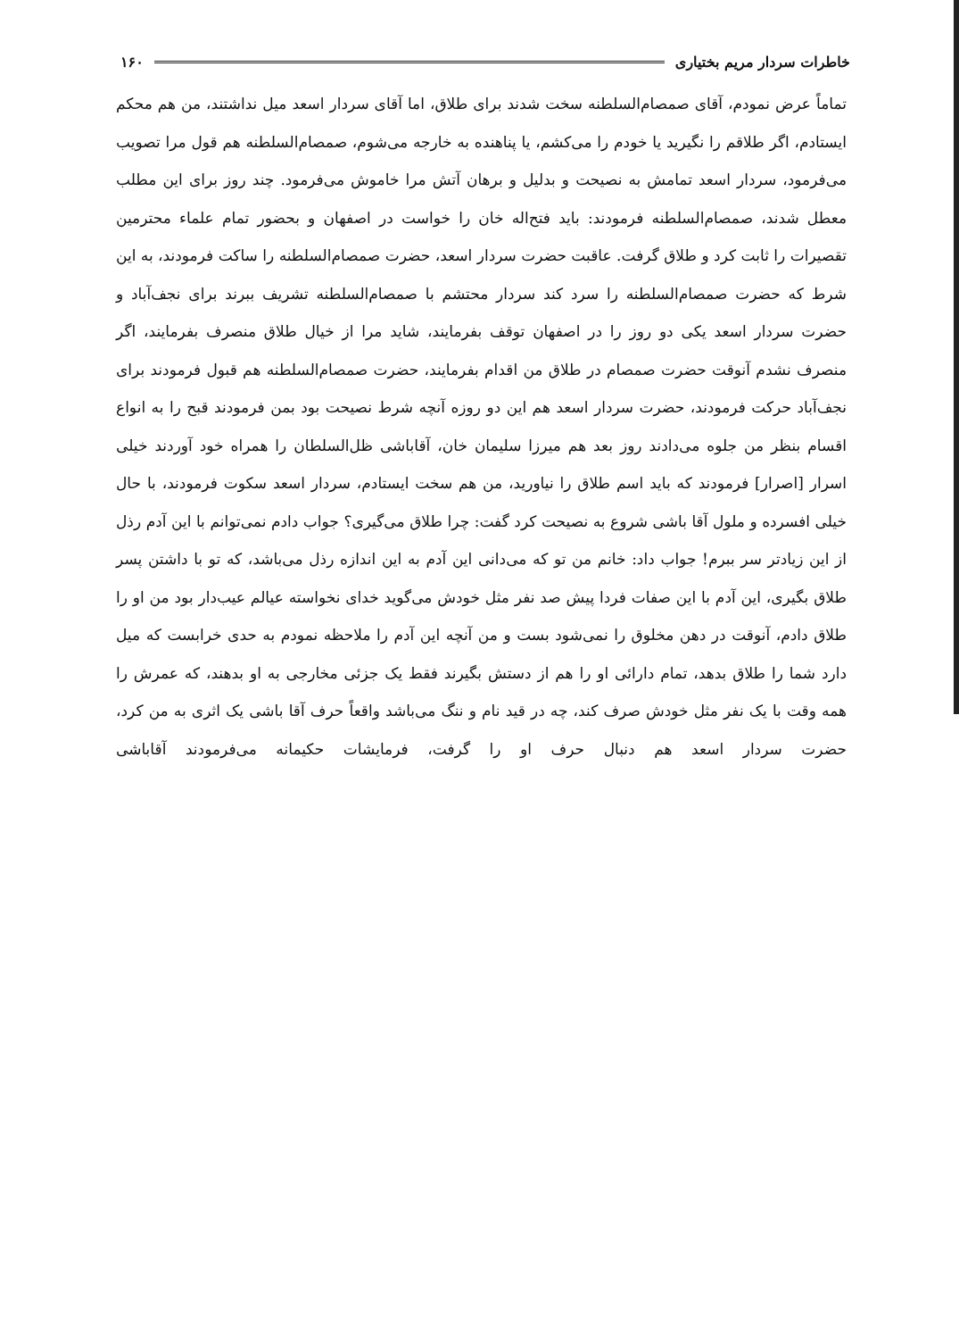خاطرات سردار مریم بختیاری ۱۶۰
تماماً عرض نمودم، آقای صمصام‌السلطنه سخت شدند برای طلاق، اما آقای سردار اسعد میل نداشتند، من هم محکم ایستادم، اگر طلاقم را نگیرید یا خودم را می‌کشم، یا پناهنده به خارجه می‌شوم، صمصام‌السلطنه هم قول مرا تصویب می‌فرمود، سردار اسعد تمامش به نصیحت و بدلیل و برهان آتش مرا خاموش می‌فرمود. چند روز برای این مطلب معطل شدند، صمصام‌السلطنه فرمودند: باید فتح‌اله خان را خواست در اصفهان و بحضور تمام علماء محترمین تقصیرات را ثابت کرد و طلاق گرفت. عاقبت حضرت سردار اسعد، حضرت صمصام‌السلطنه را ساکت فرمودند، به این شرط که حضرت صمصام‌السلطنه را سرد کند سردار محتشم با صمصام‌السلطنه تشریف ببرند برای نجف‌آباد و حضرت سردار اسعد یکی دو روز را در اصفهان توقف بفرمایند، شاید مرا از خیال طلاق منصرف بفرمایند، اگر منصرف نشدم آنوقت حضرت صمصام در طلاق من اقدام بفرمایند، حضرت صمصام‌السلطنه هم قبول فرمودند برای نجف‌آباد حرکت فرمودند، حضرت سردار اسعد هم این دو روزه آنچه شرط نصیحت بود بمن فرمودند قبح را به انواع اقسام بنظر من جلوه می‌دادند روز بعد هم میرزا سلیمان خان، آقاباشی ظل‌السلطان را همراه خود آوردند خیلی اسرار [اصرار] فرمودند که باید اسم طلاق را نیاورید، من هم سخت ایستادم، سردار اسعد سکوت فرمودند، با حال خیلی افسرده و ملول آقا باشی شروع به نصیحت کرد گفت: چرا طلاق می‌گیری؟ جواب دادم نمی‌توانم با این آدم رذل از این زیادتر سر ببرم! جواب داد: خانم من تو که می‌دانی این آدم به این اندازه رذل می‌باشد، که تو با داشتن پسر طلاق بگیری، این آدم با این صفات فردا پیش صد نفر مثل خودش می‌گوید خدای نخواسته عیالم عیب‌دار بود من او را طلاق دادم، آنوقت در دهن مخلوق را نمی‌شود بست و من آنچه این آدم را ملاحظه نمودم به حدی خرابست که میل دارد شما را طلاق بدهد، تمام دارائی او را هم از دستش بگیرند فقط یک جزئی مخارجی به او بدهند، که عمرش را همه وقت با یک نفر مثل خودش صرف کند، چه در قید نام و ننگ می‌باشد واقعاً حرف آقا باشی یک اثری به من کرد، حضرت سردار اسعد هم دنبال حرف او را گرفت، فرمایشات حکیمانه می‌فرمودند آقاباشی